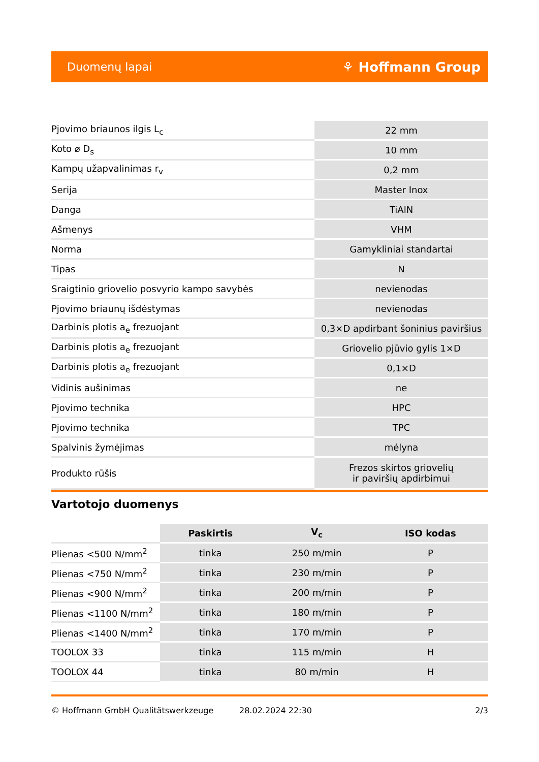Duomenų lapai ⚘ Hoffmann Group
| Pjovimo briaunos ilgis L<sub>c</sub> | 22 mm |
| Koto ⌀ D<sub>s</sub> | 10 mm |
| Kampų užapvalinimas r<sub>v</sub> | 0,2 mm |
| Serija | Master Inox |
| Danga | TiAlN |
| Ašmenys | VHM |
| Norma | Gamykliniai standartai |
| Tipas | N |
| Sraigtinio griovelio posvyrio kampo savybės | nevienodas |
| Pjovimo briaunų išdėstymas | nevienodas |
| Darbinis plotis a<sub>e</sub> frezuojant | 0,3×D apdirbant šoninius paviršius |
| Darbinis plotis a<sub>e</sub> frezuojant | Griovelio pjūvio gylis 1×D |
| Darbinis plotis a<sub>e</sub> frezuojant | 0,1×D |
| Vidinis aušinimas | ne |
| Pjovimo technika | HPC |
| Pjovimo technika | TPC |
| Spalvinis žymėjimas | mėlyna |
| Produkto rūšis | Frezos skirtos griovelių ir paviršių apdirbimui |
Vartotojo duomenys
| | Paskirtis | V<sub>c</sub> | ISO kodas |
| --- | --- | --- | --- |
| Plienas <500 N/mm<sup>2</sup> | tinka | 250 m/min | P |
| Plienas <750 N/mm<sup>2</sup> | tinka | 230 m/min | P |
| Plienas <900 N/mm<sup>2</sup> | tinka | 200 m/min | P |
| Plienas <1100 N/mm<sup>2</sup> | tinka | 180 m/min | P |
| Plienas <1400 N/mm<sup>2</sup> | tinka | 170 m/min | P |
| TOOLOX 33 | tinka | 115 m/min | H |
| TOOLOX 44 | tinka | 80 m/min | H |
© Hoffmann GmbH Qualitätswerkzeuge 28.02.2024 22:30 2/3